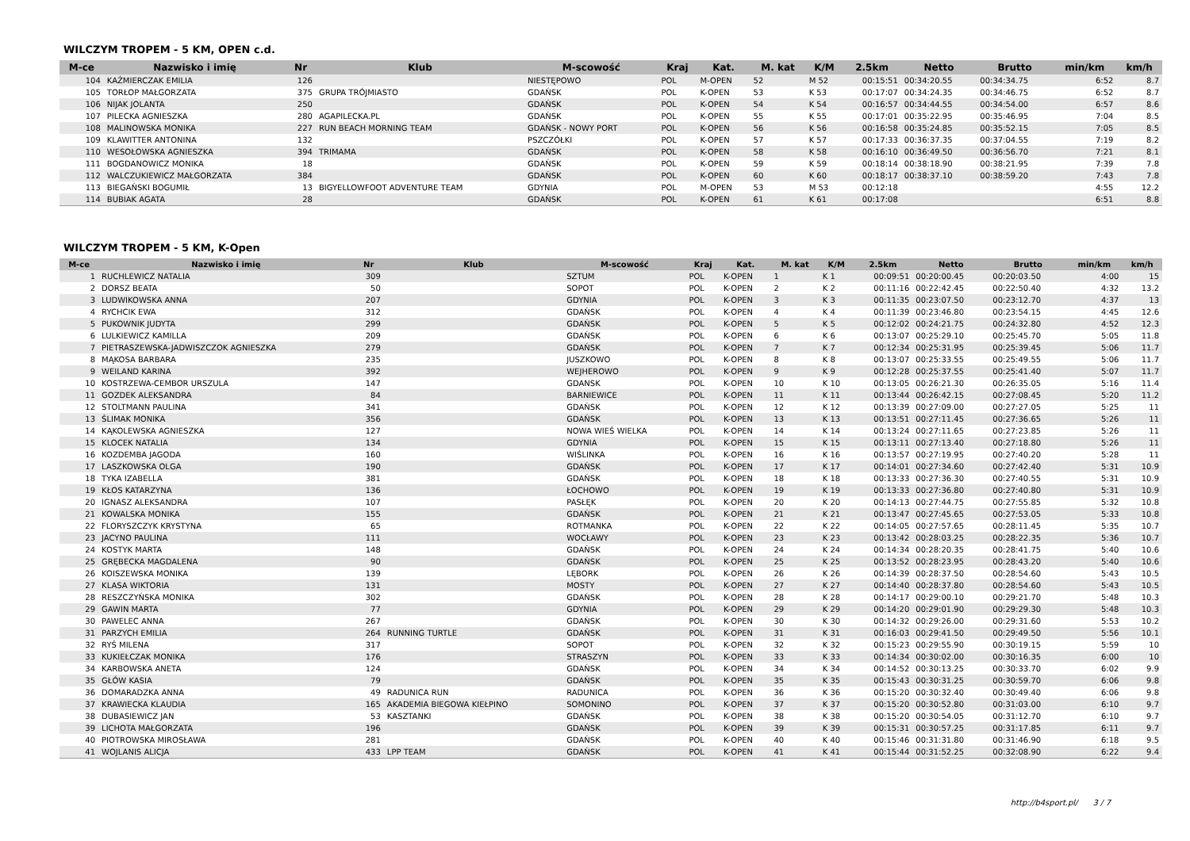WILCZYM TROPEM - 5 KM, OPEN c.d.
| M-ce | Nazwisko i imię | Nr | Klub | M-scowość | Kraj | Kat. | M. kat | K/M | 2.5km | Netto | Brutto | min/km | km/h |
| --- | --- | --- | --- | --- | --- | --- | --- | --- | --- | --- | --- | --- | --- |
| 104 | KAŹMIERCZAK EMILIA | 126 | | NIESTĘPOWO | POL | M-OPEN | 52 | M 52 | 00:15:51 | 00:34:20.55 | 00:34:34.75 | 6:52 | 8.7 |
| 105 | TORŁOP MAŁGORZATA | 375 | GRUPA TRÓJMIASTO | GDAŃSK | POL | K-OPEN | 53 | K 53 | 00:17:07 | 00:34:24.35 | 00:34:46.75 | 6:52 | 8.7 |
| 106 | NIJAK JOLANTA | 250 | | GDAŃSK | POL | K-OPEN | 54 | K 54 | 00:16:57 | 00:34:44.55 | 00:34:54.00 | 6:57 | 8.6 |
| 107 | PILECKA AGNIESZKA | 280 | AGAPILECKA.PL | GDAŃSK | POL | K-OPEN | 55 | K 55 | 00:17:01 | 00:35:22.95 | 00:35:46.95 | 7:04 | 8.5 |
| 108 | MALINOWSKA MONIKA | 227 | RUN BEACH MORNING TEAM | GDAŃSK - NOWY PORT | POL | K-OPEN | 56 | K 56 | 00:16:58 | 00:35:24.85 | 00:35:52.15 | 7:05 | 8.5 |
| 109 | KLAWITTER ANTONINA | 132 | | PSZCZÓŁKI | POL | K-OPEN | 57 | K 57 | 00:17:33 | 00:36:37.35 | 00:37:04.55 | 7:19 | 8.2 |
| 110 | WESOŁOWSKA AGNIESZKA | 394 | TRIMAMA | GDAŃSK | POL | K-OPEN | 58 | K 58 | 00:16:10 | 00:36:49.50 | 00:36:56.70 | 7:21 | 8.1 |
| 111 | BOGDANOWICZ MONIKA | 18 | | GDAŃSK | POL | K-OPEN | 59 | K 59 | 00:18:14 | 00:38:18.90 | 00:38:21.95 | 7:39 | 7.8 |
| 112 | WALCZUKIEWICZ MAŁGORZATA | 384 | | GDAŃSK | POL | K-OPEN | 60 | K 60 | 00:18:17 | 00:38:37.10 | 00:38:59.20 | 7:43 | 7.8 |
| 113 | BIEGAŃSKI BOGUMIŁ | 13 | BIGYELLOWFOOT ADVENTURE TEAM | GDYNIA | POL | M-OPEN | 53 | M 53 | 00:12:18 | | | 4:55 | 12.2 |
| 114 | BUBIAK AGATA | 28 | | GDAŃSK | POL | K-OPEN | 61 | K 61 | 00:17:08 | | | 6:51 | 8.8 |
WILCZYM TROPEM - 5 KM, K-Open
| M-ce | Nazwisko i imię | Nr | Klub | M-scowość | Kraj | Kat. | M. kat | K/M | 2.5km | Netto | Brutto | min/km | km/h |
| --- | --- | --- | --- | --- | --- | --- | --- | --- | --- | --- | --- | --- | --- |
| 1 | RUCHLEWICZ NATALIA | 309 | | SZTUM | POL | K-OPEN | 1 | K 1 | 00:09:51 | 00:20:00.45 | 00:20:03.50 | 4:00 | 15 |
| 2 | DORSZ BEATA | 50 | | SOPOT | POL | K-OPEN | 2 | K 2 | 00:11:16 | 00:22:42.45 | 00:22:50.40 | 4:32 | 13.2 |
| 3 | LUDWIKOWSKA ANNA | 207 | | GDYNIA | POL | K-OPEN | 3 | K 3 | 00:11:35 | 00:23:07.50 | 00:23:12.70 | 4:37 | 13 |
| 4 | RYCHCIK EWA | 312 | | GDAŃSK | POL | K-OPEN | 4 | K 4 | 00:11:39 | 00:23:46.80 | 00:23:54.15 | 4:45 | 12.6 |
| 5 | PUKOWNIK JUDYTA | 299 | | GDAŃSK | POL | K-OPEN | 5 | K 5 | 00:12:02 | 00:24:21.75 | 00:24:32.80 | 4:52 | 12.3 |
| 6 | LULKIEWICZ KAMILLA | 209 | | GDAŃSK | POL | K-OPEN | 6 | K 6 | 00:13:07 | 00:25:29.10 | 00:25:45.70 | 5:05 | 11.8 |
| 7 | PIETRASZEWSKA-JADWISZCZOK AGNIESZKA | 279 | | GDAŃSK | POL | K-OPEN | 7 | K 7 | 00:12:34 | 00:25:31.95 | 00:25:39.45 | 5:06 | 11.7 |
| 8 | MĄKOSA BARBARA | 235 | | JUSZKOWO | POL | K-OPEN | 8 | K 8 | 00:13:07 | 00:25:33.55 | 00:25:49.55 | 5:06 | 11.7 |
| 9 | WEILAND KARINA | 392 | | WEJHEROWO | POL | K-OPEN | 9 | K 9 | 00:12:28 | 00:25:37.55 | 00:25:41.40 | 5:07 | 11.7 |
| 10 | KOSTRZEWA-CEMBOR URSZULA | 147 | | GDANSK | POL | K-OPEN | 10 | K 10 | 00:13:05 | 00:26:21.30 | 00:26:35.05 | 5:16 | 11.4 |
| 11 | GOZDEK ALEKSANDRA | 84 | | BARNIEWICE | POL | K-OPEN | 11 | K 11 | 00:13:44 | 00:26:42.15 | 00:27:08.45 | 5:20 | 11.2 |
| 12 | STOLTMANN PAULINA | 341 | | GDAŃSK | POL | K-OPEN | 12 | K 12 | 00:13:39 | 00:27:09.00 | 00:27:27.05 | 5:25 | 11 |
| 13 | ŚLIMAK MONIKA | 356 | | GDAŃSK | POL | K-OPEN | 13 | K 13 | 00:13:51 | 00:27:11.45 | 00:27:36.65 | 5:26 | 11 |
| 14 | KĄKOLEWSKA AGNIESZKA | 127 | | NOWA WIEŚ WIELKA | POL | K-OPEN | 14 | K 14 | 00:13:24 | 00:27:11.65 | 00:27:23.85 | 5:26 | 11 |
| 15 | KLOCEK NATALIA | 134 | | GDYNIA | POL | K-OPEN | 15 | K 15 | 00:13:11 | 00:27:13.40 | 00:27:18.80 | 5:26 | 11 |
| 16 | KOZDEMBA JAGODA | 160 | | WIŚLINKA | POL | K-OPEN | 16 | K 16 | 00:13:57 | 00:27:19.95 | 00:27:40.20 | 5:28 | 11 |
| 17 | LASZKOWSKA OLGA | 190 | | GDAŃSK | POL | K-OPEN | 17 | K 17 | 00:14:01 | 00:27:34.60 | 00:27:42.40 | 5:31 | 10.9 |
| 18 | TYKA IZABELLA | 381 | | GDAŃSK | POL | K-OPEN | 18 | K 18 | 00:13:33 | 00:27:36.30 | 00:27:40.55 | 5:31 | 10.9 |
| 19 | KŁOS KATARZYNA | 136 | | ŁOCHOWO | POL | K-OPEN | 19 | K 19 | 00:13:33 | 00:27:36.80 | 00:27:40.80 | 5:31 | 10.9 |
| 20 | IGNASZ ALEKSANDRA | 107 | | PASŁĘK | POL | K-OPEN | 20 | K 20 | 00:14:13 | 00:27:44.75 | 00:27:55.85 | 5:32 | 10.8 |
| 21 | KOWALSKA MONIKA | 155 | | GDAŃSK | POL | K-OPEN | 21 | K 21 | 00:13:47 | 00:27:45.65 | 00:27:53.05 | 5:33 | 10.8 |
| 22 | FLORYSZCZYK KRYSTYNA | 65 | | ROTMANKA | POL | K-OPEN | 22 | K 22 | 00:14:05 | 00:27:57.65 | 00:28:11.45 | 5:35 | 10.7 |
| 23 | JACYNO PAULINA | 111 | | WOCŁAWY | POL | K-OPEN | 23 | K 23 | 00:13:42 | 00:28:03.25 | 00:28:22.35 | 5:36 | 10.7 |
| 24 | KOSTYK MARTA | 148 | | GDAŃSK | POL | K-OPEN | 24 | K 24 | 00:14:34 | 00:28:20.35 | 00:28:41.75 | 5:40 | 10.6 |
| 25 | GRĘBECKA MAGDALENA | 90 | | GDAŃSK | POL | K-OPEN | 25 | K 25 | 00:13:52 | 00:28:23.95 | 00:28:43.20 | 5:40 | 10.6 |
| 26 | KOISZEWSKA MONIKA | 139 | | LĘBORK | POL | K-OPEN | 26 | K 26 | 00:14:39 | 00:28:37.50 | 00:28:54.60 | 5:43 | 10.5 |
| 27 | KLASA WIKTORIA | 131 | | MOSTY | POL | K-OPEN | 27 | K 27 | 00:14:40 | 00:28:37.80 | 00:28:54.60 | 5:43 | 10.5 |
| 28 | RESZCZYŃSKA MONIKA | 302 | | GDAŃSK | POL | K-OPEN | 28 | K 28 | 00:14:17 | 00:29:00.10 | 00:29:21.70 | 5:48 | 10.3 |
| 29 | GAWIN MARTA | 77 | | GDYNIA | POL | K-OPEN | 29 | K 29 | 00:14:20 | 00:29:01.90 | 00:29:29.30 | 5:48 | 10.3 |
| 30 | PAWELEC ANNA | 267 | | GDAŃSK | POL | K-OPEN | 30 | K 30 | 00:14:32 | 00:29:26.00 | 00:29:31.60 | 5:53 | 10.2 |
| 31 | PARZYCH EMILIA | 264 | RUNNING TURTLE | GDAŃSK | POL | K-OPEN | 31 | K 31 | 00:16:03 | 00:29:41.50 | 00:29:49.50 | 5:56 | 10.1 |
| 32 | RYŚ MILENA | 317 | | SOPOT | POL | K-OPEN | 32 | K 32 | 00:15:23 | 00:29:55.90 | 00:30:19.15 | 5:59 | 10 |
| 33 | KUKIEŁCZAK MONIKA | 176 | | STRASZYN | POL | K-OPEN | 33 | K 33 | 00:14:34 | 00:30:02.00 | 00:30:16.35 | 6:00 | 10 |
| 34 | KARBOWSKA ANETA | 124 | | GDAŃSK | POL | K-OPEN | 34 | K 34 | 00:14:52 | 00:30:13.25 | 00:30:33.70 | 6:02 | 9.9 |
| 35 | GŁÓW KASIA | 79 | | GDAŃSK | POL | K-OPEN | 35 | K 35 | 00:15:43 | 00:30:31.25 | 00:30:59.70 | 6:06 | 9.8 |
| 36 | DOMARADZKA ANNA | 49 | RADUNICA RUN | RADUNICA | POL | K-OPEN | 36 | K 36 | 00:15:20 | 00:30:32.40 | 00:30:49.40 | 6:06 | 9.8 |
| 37 | KRAWIECKA KLAUDIA | 165 | AKADEMIA BIEGOWA KIEŁPINO | SOMONINO | POL | K-OPEN | 37 | K 37 | 00:15:20 | 00:30:52.80 | 00:31:03.00 | 6:10 | 9.7 |
| 38 | DUBASIEWICZ JAN | 53 | KASZTANKI | GDAŃSK | POL | K-OPEN | 38 | K 38 | 00:15:20 | 00:30:54.05 | 00:31:12.70 | 6:10 | 9.7 |
| 39 | LICHOTA MAŁGORZATA | 196 | | GDAŃSK | POL | K-OPEN | 39 | K 39 | 00:15:31 | 00:30:57.25 | 00:31:17.85 | 6:11 | 9.7 |
| 40 | PIOTROWSKA MIROSŁAWA | 281 | | GDAŃSK | POL | K-OPEN | 40 | K 40 | 00:15:46 | 00:31:31.80 | 00:31:46.90 | 6:18 | 9.5 |
| 41 | WOJLANIS ALICJA | 433 | LPP TEAM | GDAŃSK | POL | K-OPEN | 41 | K 41 | 00:15:44 | 00:31:52.25 | 00:32:08.90 | 6:22 | 9.4 |
http://b4sport.pl/ 3 / 7